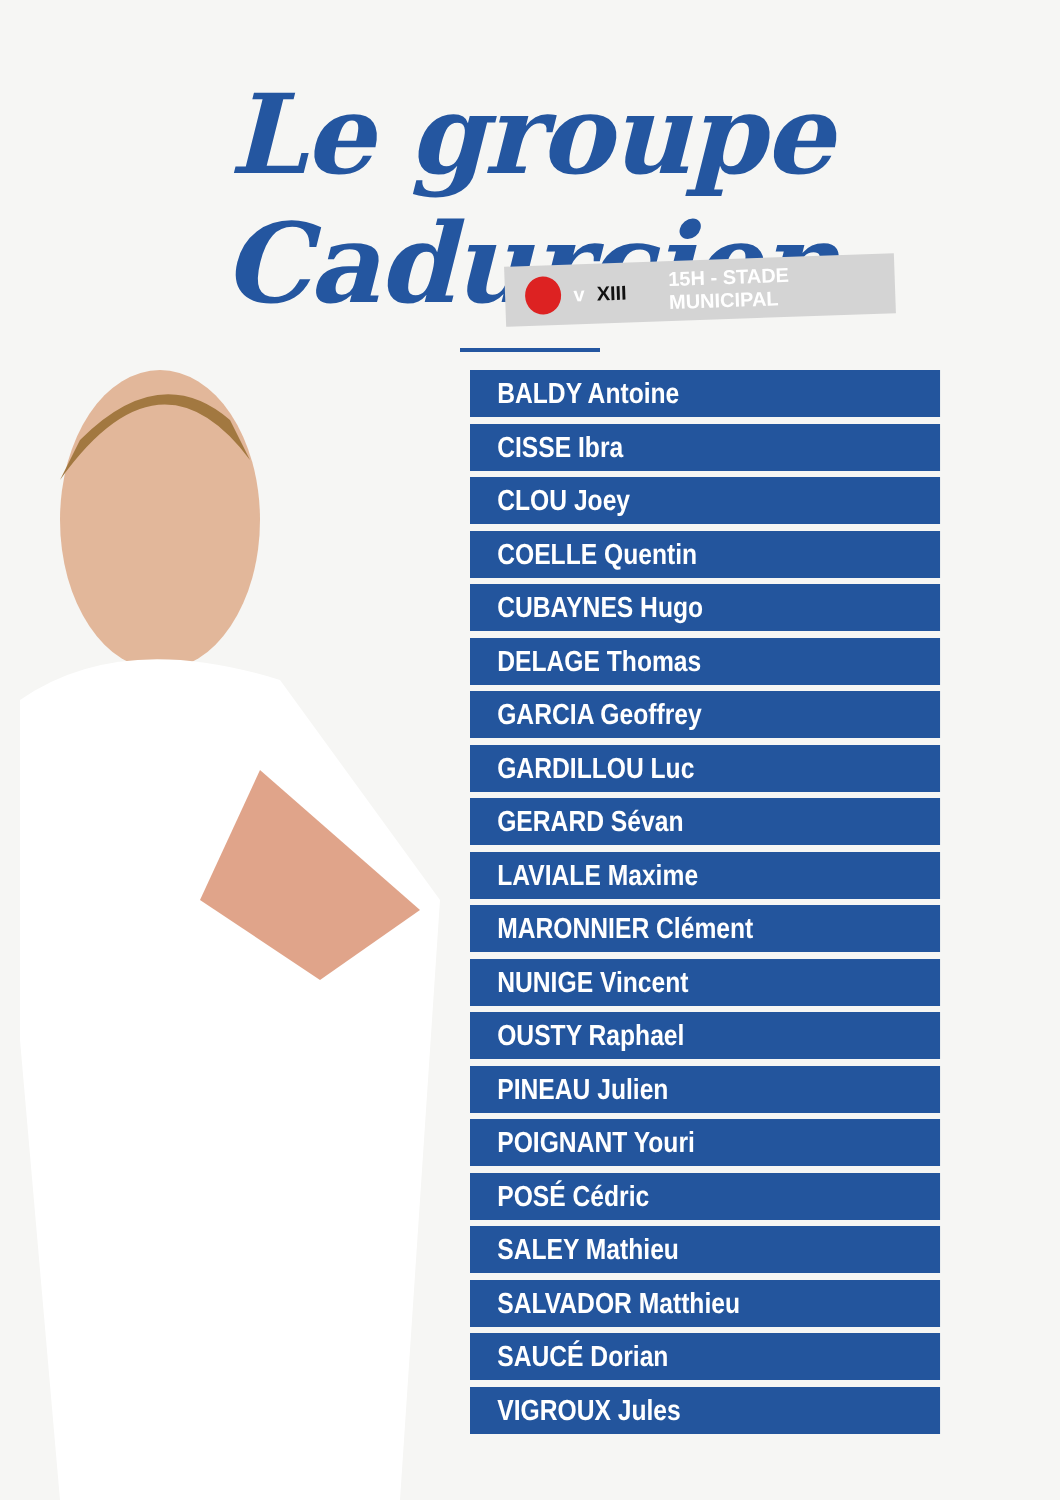Le groupe Cadurcien
v XIII 15H - STADE MUNICIPAL
BALDY Antoine
CISSE Ibra
CLOU Joey
COELLE Quentin
CUBAYNES Hugo
DELAGE Thomas
GARCIA Geoffrey
GARDILLOU Luc
GERARD Sévan
LAVIALE Maxime
MARONNIER Clément
NUNIGE Vincent
OUSTY Raphael
PINEAU Julien
POIGNANT Youri
POSÉ Cédric
SALEY Mathieu
SALVADOR Matthieu
SAUCÉ Dorian
VIGROUX Jules